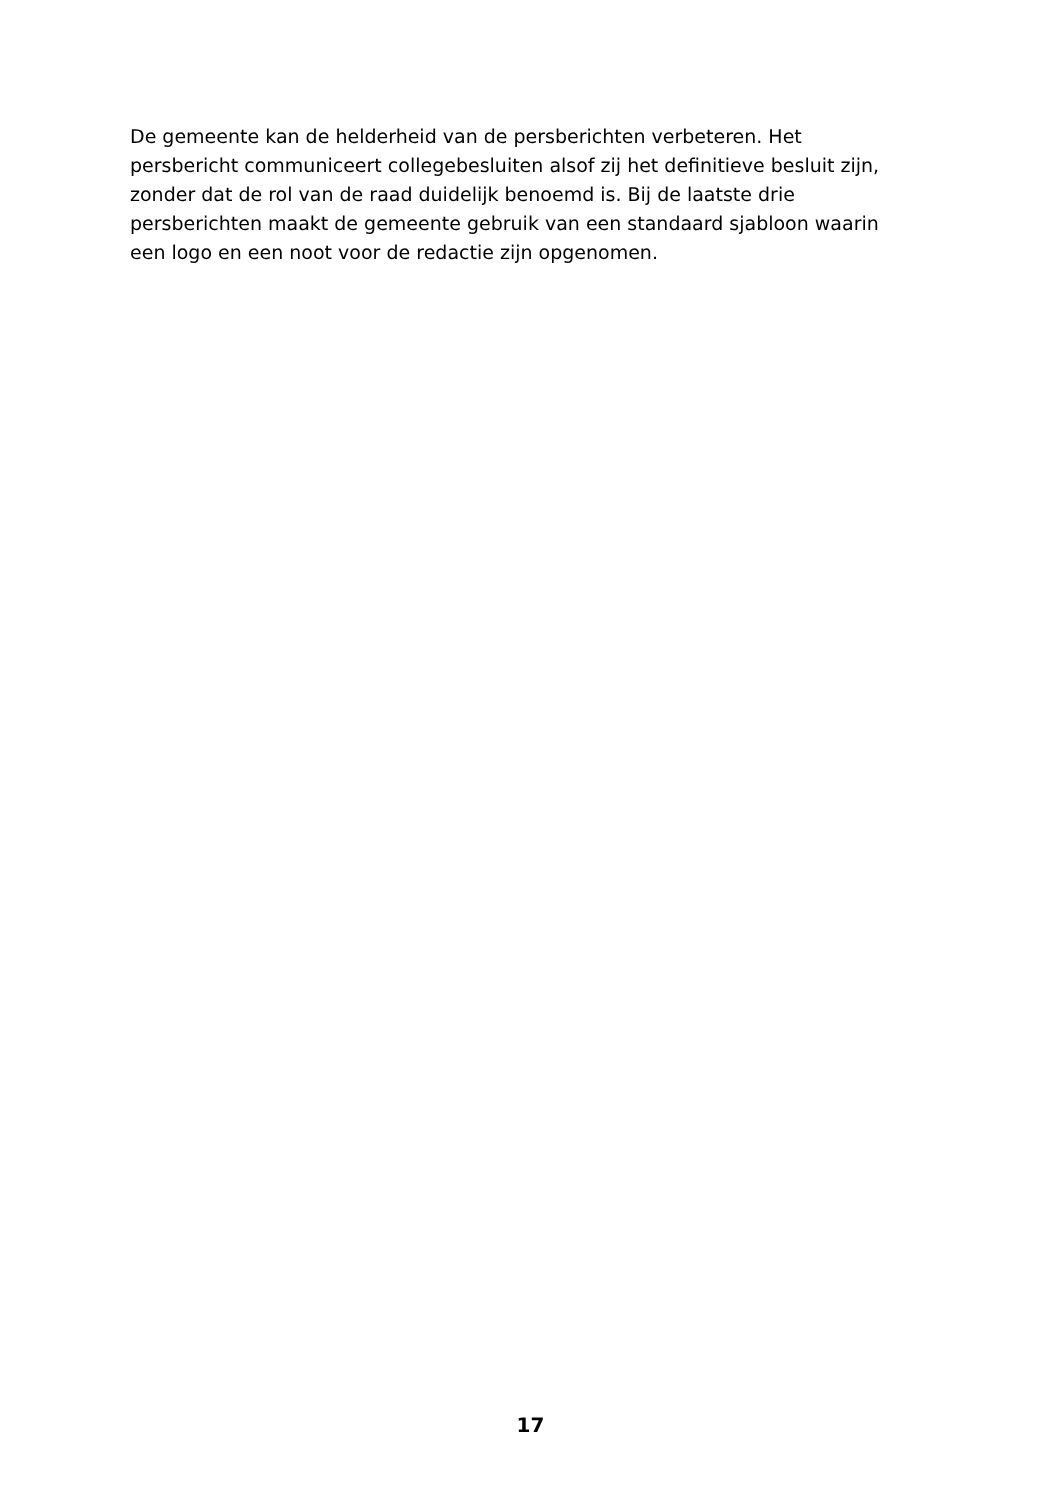De gemeente kan de helderheid van de persberichten verbeteren. Het persbericht communiceert collegebesluiten alsof zij het definitieve besluit zijn, zonder dat de rol van de raad duidelijk benoemd is. Bij de laatste drie persberichten maakt de gemeente gebruik van een standaard sjabloon waarin een logo en een noot voor de redactie zijn opgenomen.
17